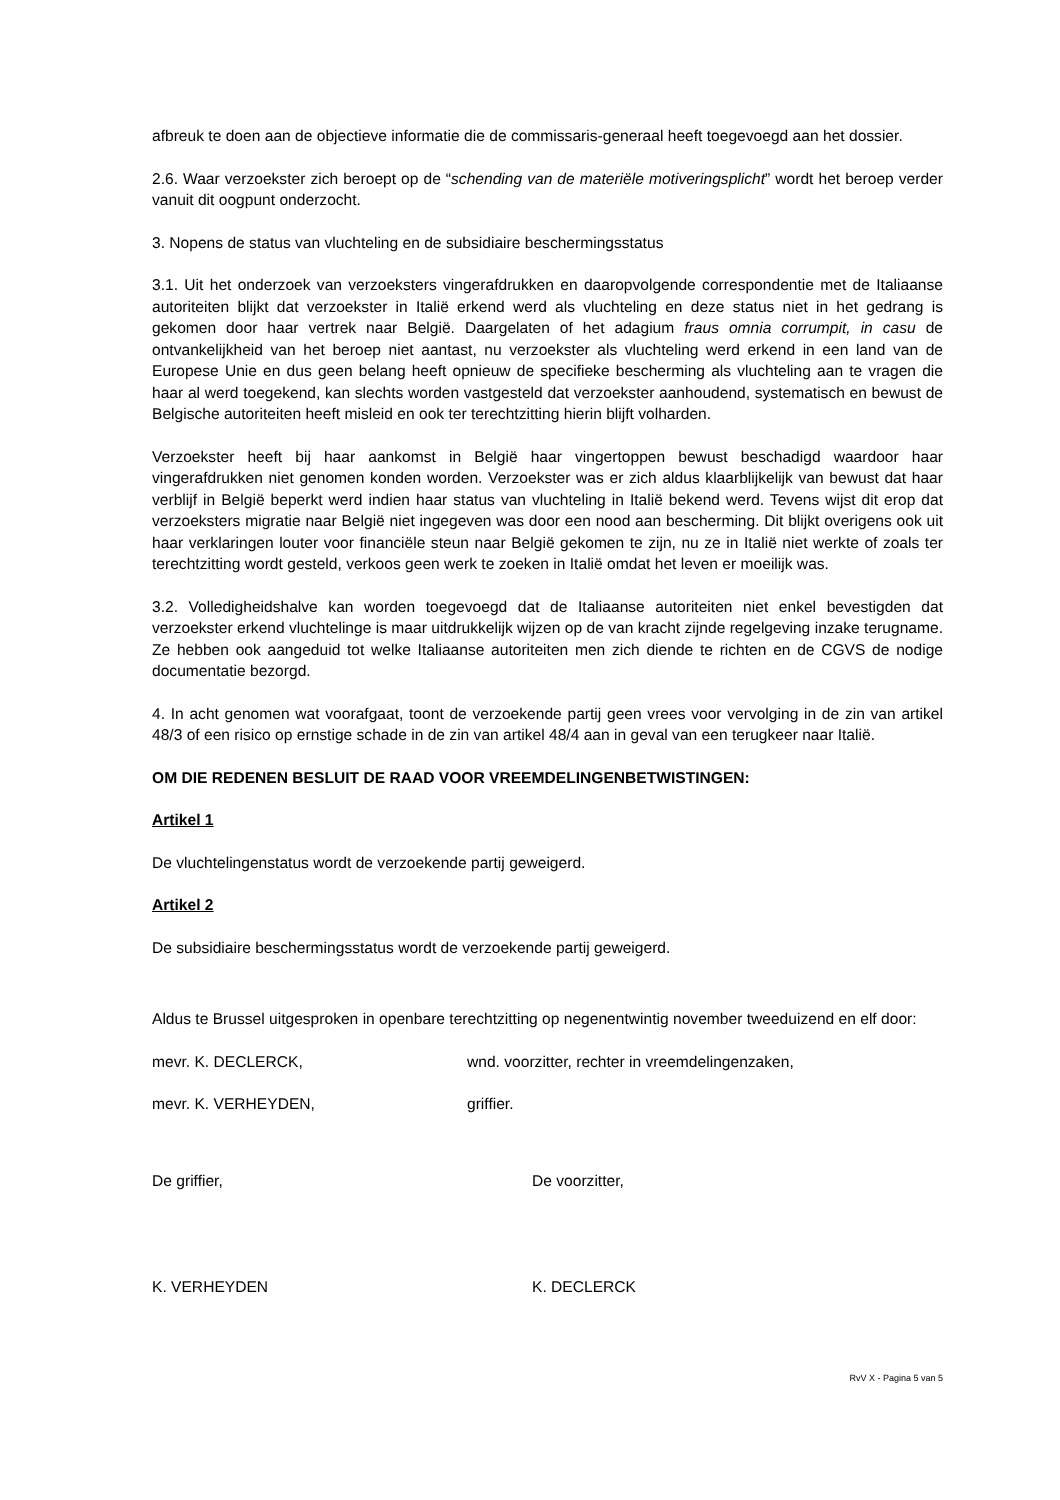afbreuk te doen aan de objectieve informatie die de commissaris-generaal heeft toegevoegd aan het dossier.
2.6. Waar verzoekster zich beroept op de “schending van de materiële motiveringsplicht” wordt het beroep verder vanuit dit oogpunt onderzocht.
3. Nopens de status van vluchteling en de subsidiaire beschermingsstatus
3.1. Uit het onderzoek van verzoeksters vingerafdrukken en daaropvolgende correspondentie met de Italiaanse autoriteiten blijkt dat verzoekster in Italië erkend werd als vluchteling en deze status niet in het gedrang is gekomen door haar vertrek naar België. Daargelaten of het adagium fraus omnia corrumpit, in casu de ontvankelijkheid van het beroep niet aantast, nu verzoekster als vluchteling werd erkend in een land van de Europese Unie en dus geen belang heeft opnieuw de specifieke bescherming als vluchteling aan te vragen die haar al werd toegekend, kan slechts worden vastgesteld dat verzoekster aanhoudend, systematisch en bewust de Belgische autoriteiten heeft misleid en ook ter terechtzitting hierin blijft volharden.
Verzoekster heeft bij haar aankomst in België haar vingertoppen bewust beschadigd waardoor haar vingerafdrukken niet genomen konden worden. Verzoekster was er zich aldus klaarblijkelijk van bewust dat haar verblijf in België beperkt werd indien haar status van vluchteling in Italië bekend werd. Tevens wijst dit erop dat verzoeksters migratie naar België niet ingegeven was door een nood aan bescherming. Dit blijkt overigens ook uit haar verklaringen louter voor financiële steun naar België gekomen te zijn, nu ze in Italië niet werkte of zoals ter terechtzitting wordt gesteld, verkoos geen werk te zoeken in Italië omdat het leven er moeilijk was.
3.2. Volledigheidshalve kan worden toegevoegd dat de Italiaanse autoriteiten niet enkel bevestigden dat verzoekster erkend vluchtelinge is maar uitdrukkelijk wijzen op de van kracht zijnde regelgeving inzake terugname. Ze hebben ook aangeduid tot welke Italiaanse autoriteiten men zich diende te richten en de CGVS de nodige documentatie bezorgd.
4. In acht genomen wat voorafgaat, toont de verzoekende partij geen vrees voor vervolging in de zin van artikel 48/3 of een risico op ernstige schade in de zin van artikel 48/4 aan in geval van een terugkeer naar Italië.
OM DIE REDENEN BESLUIT DE RAAD VOOR VREEMDELINGENBETWISTINGEN:
Artikel 1
De vluchtelingenstatus wordt de verzoekende partij geweigerd.
Artikel 2
De subsidiaire beschermingsstatus wordt de verzoekende partij geweigerd.
Aldus te Brussel uitgesproken in openbare terechtzitting op negenentwintig november tweeduizend en elf door:
mevr. K. DECLERCK, wnd. voorzitter, rechter in vreemdelingenzaken,
mevr. K. VERHEYDEN, griffier.
De griffier, De voorzitter,
K. VERHEYDEN K. DECLERCK
RvV X - Pagina 5 van 5